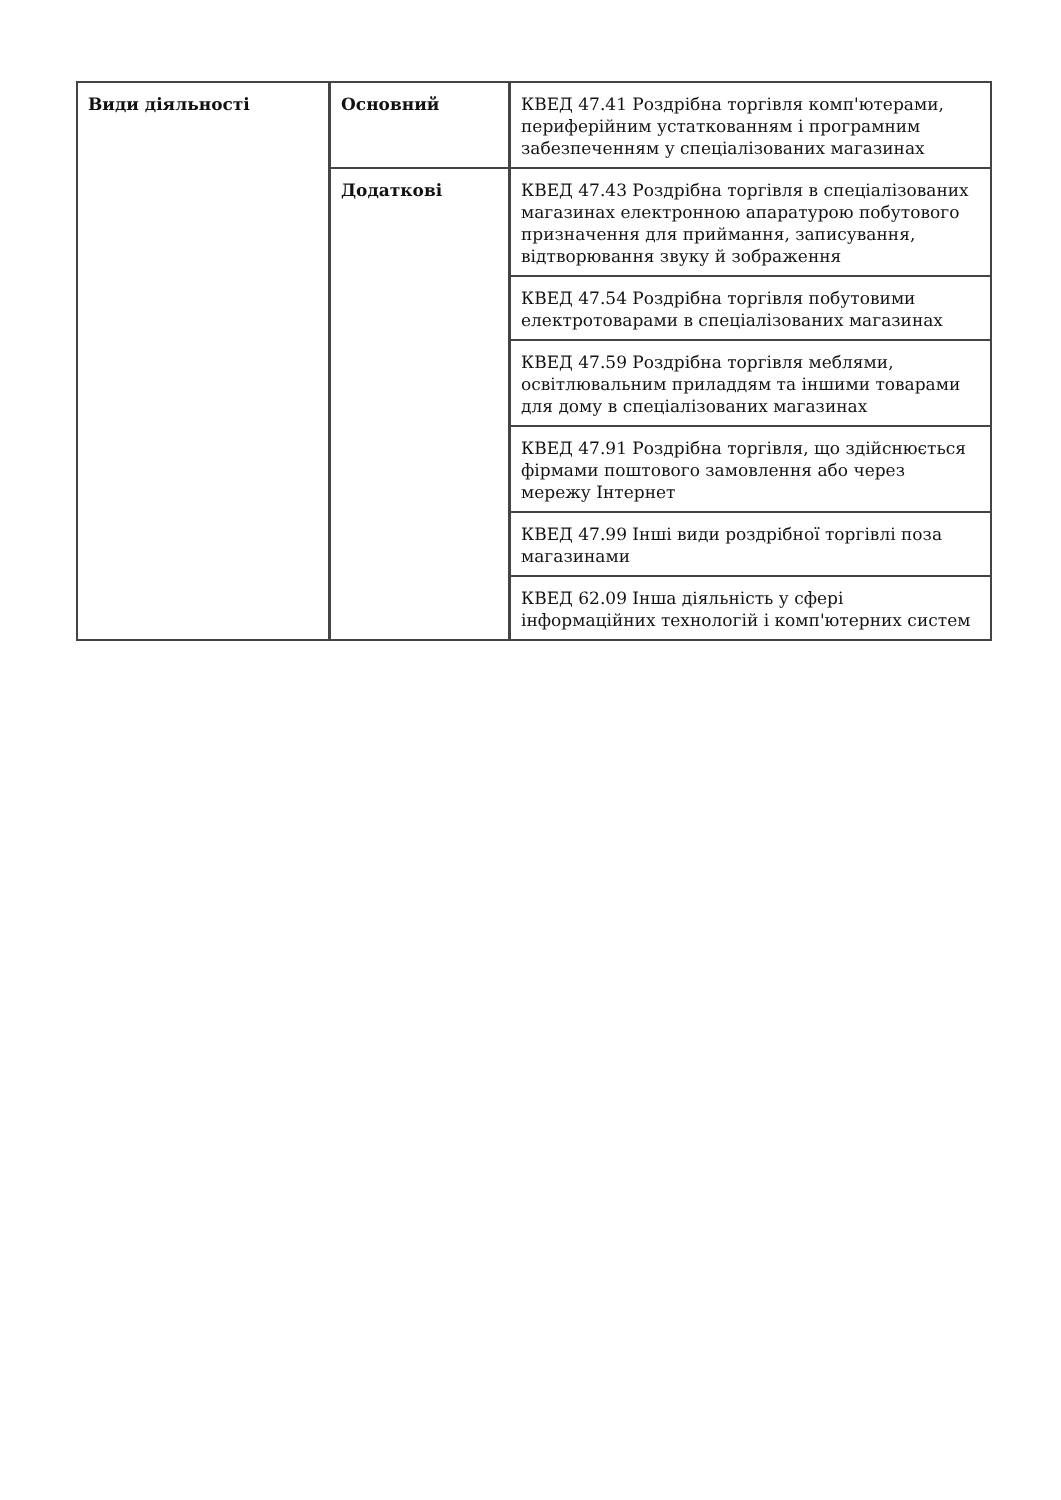| Види діяльності | Основний | КВЕД 47.41 Роздрібна торгівля комп'ютерами, периферійним устаткованням і програмним забезпеченням у спеціалізованих магазинах |
| | Додаткові | КВЕД 47.43 Роздрібна торгівля в спеціалізованих магазинах електронною апаратурою побутового призначення для приймання, записування, відтворювання звуку й зображення |
| | | КВЕД 47.54 Роздрібна торгівля побутовими електротоварами в спеціалізованих магазинах |
| | | КВЕД 47.59 Роздрібна торгівля меблями, освітлювальним приладдям та іншими товарами для дому в спеціалізованих магазинах |
| | | КВЕД 47.91 Роздрібна торгівля, що здійснюється фірмами поштового замовлення або через мережу Інтернет |
| | | КВЕД 47.99 Інші види роздрібної торгівлі поза магазинами |
| | | КВЕД 62.09 Інша діяльність у сфері інформаційних технологій і комп'ютерних систем |